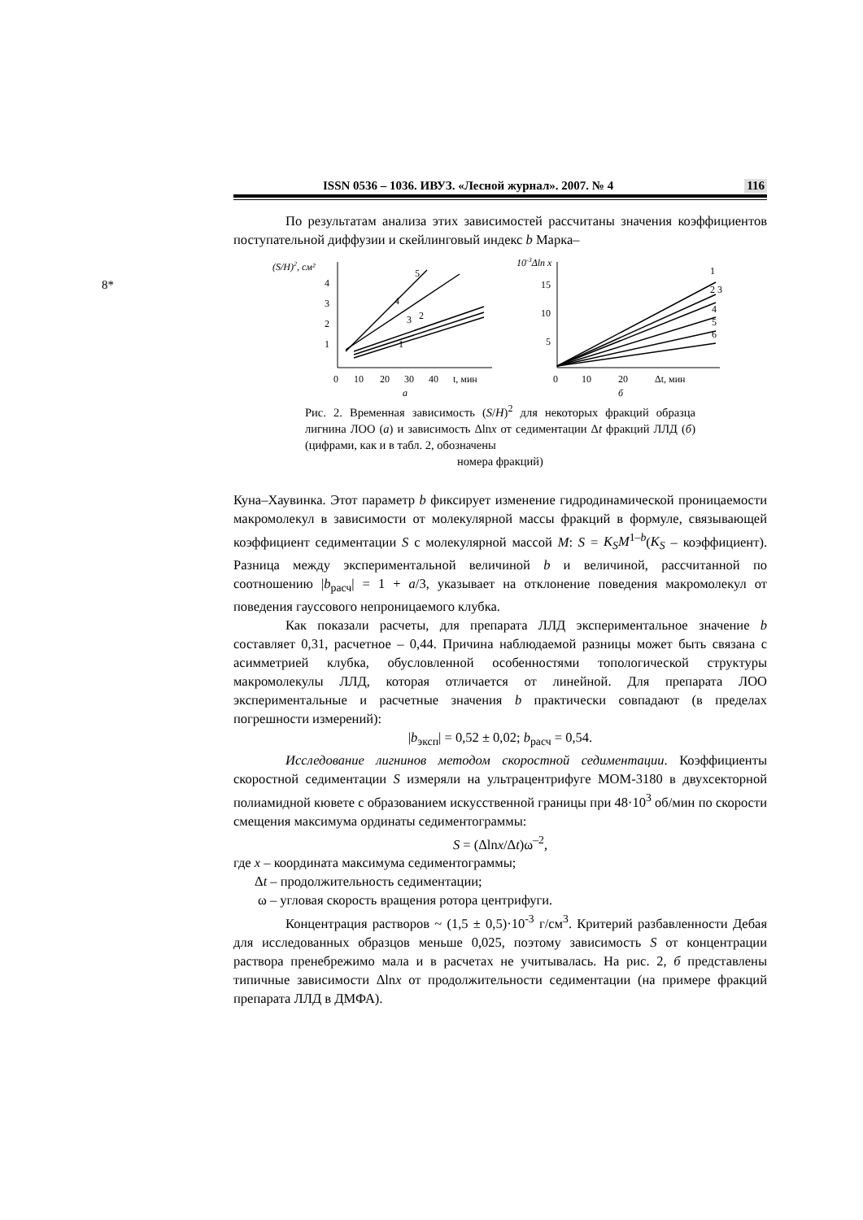8*
ISSN 0536 – 1036. ИВУЗ. «Лесной журнал». 2007. № 4 116
По результатам анализа этих зависимостей рассчитаны значения коэффициентов поступательной диффузии и скейлинговый индекс b Марка–
(S/H)2, см²
4
3
2
1
0
10
20
30
40
t, мин
а
5
4
3
2
1
10-3Δln x
15
10
5
0
10
20
Δt, мин
б
1
2 3
4
5
6
Рис. 2. Временная зависимость (S/H)<sup>2</sup> для некоторых фракций образца лигнина ЛОО (а) и зависимость Δlnx от седиментации Δt фракций ЛЛД (б) (цифрами, как и в табл. 2, обозначены
номера фракций)
Куна–Хаувинка. Этот параметр b фиксирует изменение гидродинамической проницаемости макромолекул в зависимости от молекулярной массы фракций в формуле, связывающей коэффициент седиментации S с молекулярной массой M: S = K<sub>S</sub>M<sup>1–b</sup>(K<sub>S</sub> – коэффициент). Разница между экспериментальной величиной b и величиной, рассчитанной по соотношению |b<sub>расч</sub>| = 1 + a/3, указывает на отклонение поведения макромолекул от поведения гауссового непроницаемого клубка.
Как показали расчеты, для препарата ЛЛД экспериментальное значение b составляет 0,31, расчетное – 0,44. Причина наблюдаемой разницы может быть связана с асимметрией клубка, обусловленной особенностями топологической структуры макромолекулы ЛЛД, которая отличается от линейной. Для препарата ЛОО экспериментальные и расчетные значения b практически совпадают (в пределах погрешности измерений):
|b<sub>эксп</sub>| = 0,52 ± 0,02; b<sub>расч</sub> = 0,54.
Исследование лигнинов методом скоростной седиментации. Коэффициенты скоростной седиментации S измеряли на ультрацентрифуге МОМ-3180 в двухсекторной полиамидной кювете с образованием искусственной границы при 48·10<sup>3</sup> об/мин по скорости смещения максимума ординаты седиментограммы:
S = (Δlnx/Δt)ω<sup>–2</sup>,
где x – координата максимума седиментограммы;
Δt – продолжительность седиментации;
ω – угловая скорость вращения ротора центрифуги.
Концентрация растворов ~ (1,5 ± 0,5)·10<sup>-3</sup> г/см<sup>3</sup>. Критерий разбавленности Дебая для исследованных образцов меньше 0,025, поэтому зависимость S от концентрации раствора пренебрежимо мала и в расчетах не учитывалась. На рис. 2, б представлены типичные зависимости Δlnx от продолжительности седиментации (на примере фракций препарата ЛЛД в ДМФА).